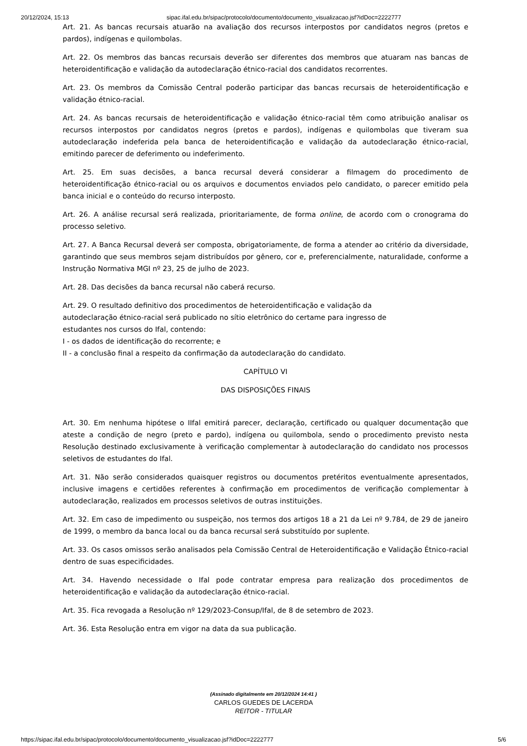20/12/2024, 15:13 sipac.ifal.edu.br/sipac/protocolo/documento/documento_visualizacao.jsf?idDoc=2222777
Art. 21. As bancas recursais atuarão na avaliação dos recursos interpostos por candidatos negros (pretos e pardos), indígenas e quilombolas.
Art. 22. Os membros das bancas recursais deverão ser diferentes dos membros que atuaram nas bancas de heteroidentificação e validação da autodeclaração étnico-racial dos candidatos recorrentes.
Art. 23. Os membros da Comissão Central poderão participar das bancas recursais de heteroidentificação e validação étnico-racial.
Art. 24. As bancas recursais de heteroidentificação e validação étnico-racial têm como atribuição analisar os recursos interpostos por candidatos negros (pretos e pardos), indígenas e quilombolas que tiveram sua autodeclaração indeferida pela banca de heteroidentificação e validação da autodeclaração étnico-racial, emitindo parecer de deferimento ou indeferimento.
Art. 25. Em suas decisões, a banca recursal deverá considerar a filmagem do procedimento de heteroidentificação étnico-racial ou os arquivos e documentos enviados pelo candidato, o parecer emitido pela banca inicial e o conteúdo do recurso interposto.
Art. 26. A análise recursal será realizada, prioritariamente, de forma online, de acordo com o cronograma do processo seletivo.
Art. 27. A Banca Recursal deverá ser composta, obrigatoriamente, de forma a atender ao critério da diversidade, garantindo que seus membros sejam distribuídos por gênero, cor e, preferencialmente, naturalidade, conforme a Instrução Normativa MGI nº 23, 25 de julho de 2023.
Art. 28. Das decisões da banca recursal não caberá recurso.
Art. 29. O resultado definitivo dos procedimentos de heteroidentificação e validação da
autodeclaração étnico-racial será publicado no sítio eletrônico do certame para ingresso de
estudantes nos cursos do Ifal, contendo:
I - os dados de identificação do recorrente; e
II - a conclusão final a respeito da confirmação da autodeclaração do candidato.
CAPÍTULO VI
DAS DISPOSIÇÕES FINAIS
Art. 30. Em nenhuma hipótese o IIfal emitirá parecer, declaração, certificado ou qualquer documentação que ateste a condição de negro (preto e pardo), indígena ou quilombola, sendo o procedimento previsto nesta Resolução destinado exclusivamente à verificação complementar à autodeclaração do candidato nos processos seletivos de estudantes do Ifal.
Art. 31. Não serão considerados quaisquer registros ou documentos pretéritos eventualmente apresentados, inclusive imagens e certidões referentes à confirmação em procedimentos de verificação complementar à autodeclaração, realizados em processos seletivos de outras instituições.
Art. 32. Em caso de impedimento ou suspeição, nos termos dos artigos 18 a 21 da Lei nº 9.784, de 29 de janeiro de 1999, o membro da banca local ou da banca recursal será substituído por suplente.
Art. 33. Os casos omissos serão analisados pela Comissão Central de Heteroidentificação e Validação Étnico-racial dentro de suas especificidades.
Art. 34. Havendo necessidade o Ifal pode contratar empresa para realização dos procedimentos de heteroidentificação e validação da autodeclaração étnico-racial.
Art. 35. Fica revogada a Resolução nº 129/2023-Consup/Ifal, de 8 de setembro de 2023.
Art. 36. Esta Resolução entra em vigor na data da sua publicação.
(Assinado digitalmente em 20/12/2024 14:41 )
CARLOS GUEDES DE LACERDA
REITOR - TITULAR
https://sipac.ifal.edu.br/sipac/protocolo/documento/documento_visualizacao.jsf?idDoc=2222777 5/6